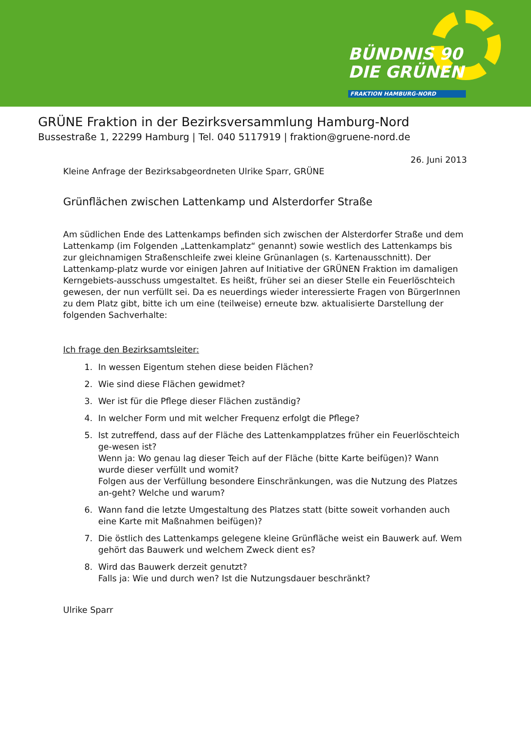BÜNDNIS 90
DIE GRÜNEN
FRAKTION HAMBURG-NORD
GRÜNE Fraktion in der Bezirksversammlung Hamburg-Nord
Bussestraße 1, 22299 Hamburg | Tel. 040 5117919 | fraktion@gruene-nord.de
26. Juni 2013
Kleine Anfrage der Bezirksabgeordneten Ulrike Sparr, GRÜNE
Grünflächen zwischen Lattenkamp und Alsterdorfer Straße
Am südlichen Ende des Lattenkamps befinden sich zwischen der Alsterdorfer Straße und dem Lattenkamp (im Folgenden „Lattenkamplatz“ genannt) sowie westlich des Lattenkamps bis zur gleichnamigen Straßenschleife zwei kleine Grünanlagen (s. Kartenausschnitt). Der Lattenkamp-platz wurde vor einigen Jahren auf Initiative der GRÜNEN Fraktion im damaligen Kerngebiets-ausschuss umgestaltet. Es heißt, früher sei an dieser Stelle ein Feuerlöschteich gewesen, der nun verfüllt sei. Da es neuerdings wieder interessierte Fragen von BürgerInnen zu dem Platz gibt, bitte ich um eine (teilweise) erneute bzw. aktualisierte Darstellung der folgenden Sachverhalte:
Ich frage den Bezirksamtsleiter:
1. In wessen Eigentum stehen diese beiden Flächen?
2. Wie sind diese Flächen gewidmet?
3. Wer ist für die Pflege dieser Flächen zuständig?
4. In welcher Form und mit welcher Frequenz erfolgt die Pflege?
5. Ist zutreffend, dass auf der Fläche des Lattenkampplatzes früher ein Feuerlöschteich ge-wesen ist?
Wenn ja: Wo genau lag dieser Teich auf der Fläche (bitte Karte beifügen)? Wann wurde dieser verfüllt und womit?
Folgen aus der Verfüllung besondere Einschränkungen, was die Nutzung des Platzes an-geht? Welche und warum?
6. Wann fand die letzte Umgestaltung des Platzes statt (bitte soweit vorhanden auch eine Karte mit Maßnahmen beifügen)?
7. Die östlich des Lattenkamps gelegene kleine Grünfläche weist ein Bauwerk auf. Wem gehört das Bauwerk und welchem Zweck dient es?
8. Wird das Bauwerk derzeit genutzt?
Falls ja: Wie und durch wen? Ist die Nutzungsdauer beschränkt?
Ulrike Sparr